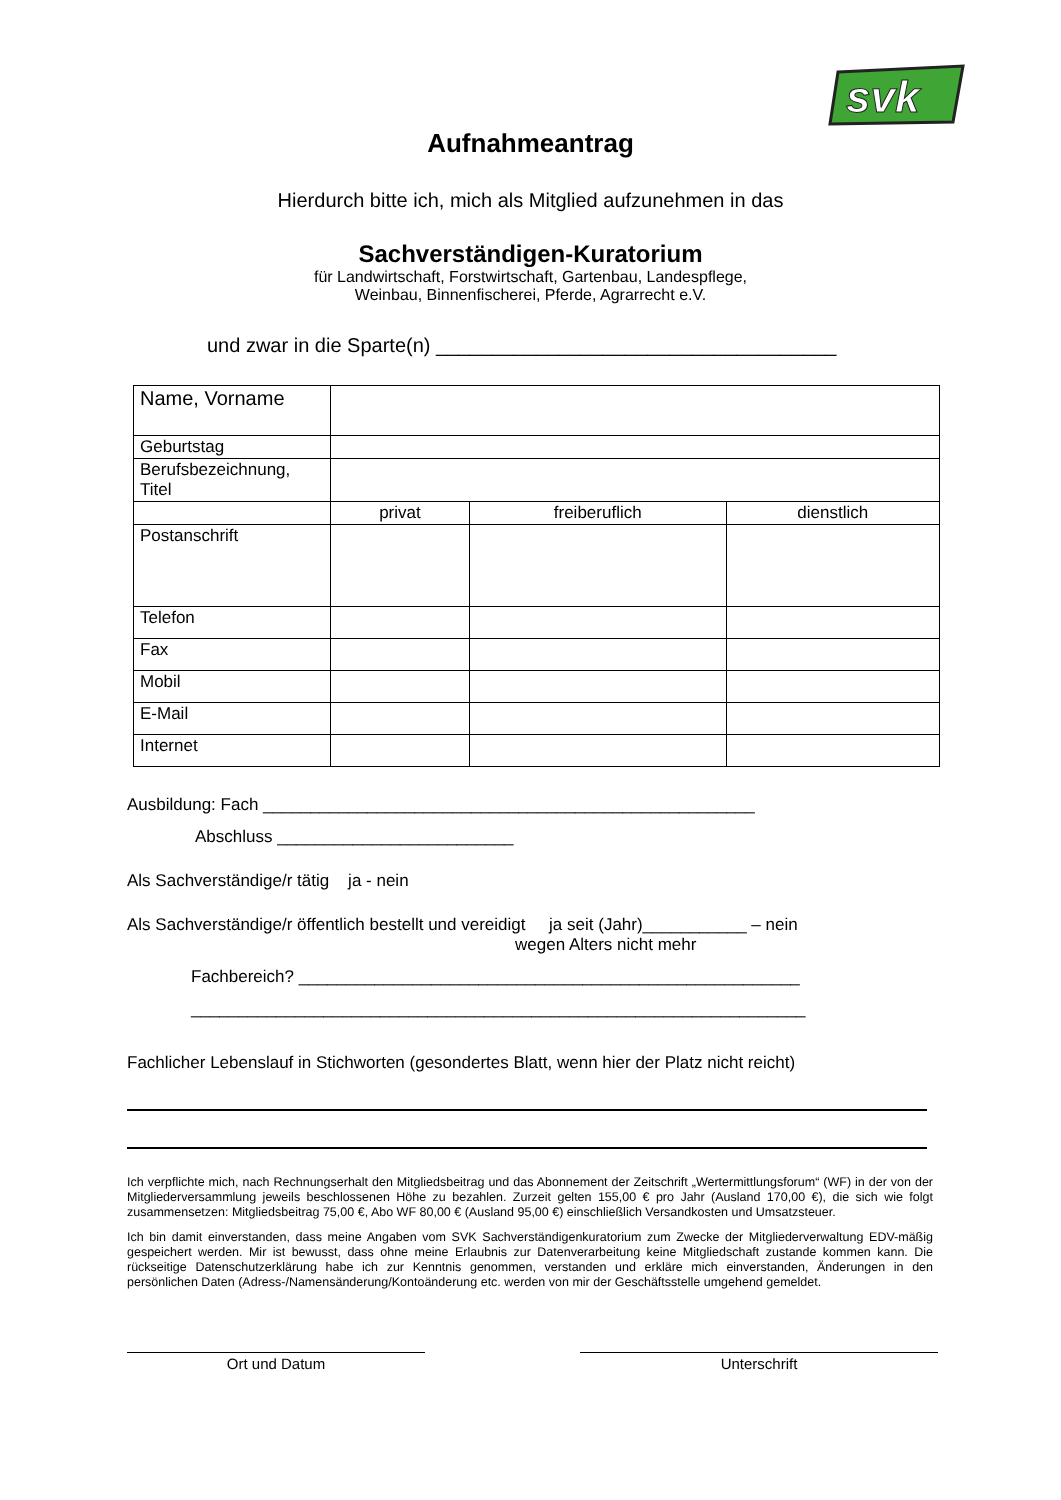svk
Aufnahmeantrag
Hierdurch bitte ich, mich als Mitglied aufzunehmen in das
Sachverständigen-Kuratorium
für Landwirtschaft, Forstwirtschaft, Gartenbau, Landespflege,
Weinbau, Binnenfischerei, Pferde, Agrarrecht e.V.
und zwar in die Sparte(n) ____________________________________
| Name, Vorname | | | |
| Geburtstag | | | |
| Berufsbezeichnung, Titel | | | |
| | privat | freiberuflich | dienstlich |
| Postanschrift | | | |
| Telefon | | | |
| Fax | | | |
| Mobil | | | |
| E-Mail | | | |
| Internet | | | |
Ausbildung: Fach ____________________________________________________
Abschluss _________________________
Als Sachverständige/r tätig ja - nein
Als Sachverständige/r öffentlich bestellt und vereidigt ja seit (Jahr)___________ – nein
wegen Alters nicht mehr
Fachbereich? _____________________________________________________
_________________________________________________________________
Fachlicher Lebenslauf in Stichworten (gesondertes Blatt, wenn hier der Platz nicht reicht)
Ich verpflichte mich, nach Rechnungserhalt den Mitgliedsbeitrag und das Abonnement der Zeitschrift „Wertermittlungsforum“ (WF) in der von der Mitgliederversammlung jeweils beschlossenen Höhe zu bezahlen. Zurzeit gelten 155,00 € pro Jahr (Ausland 170,00 €), die sich wie folgt zusammensetzen: Mitgliedsbeitrag 75,00 €, Abo WF 80,00 € (Ausland 95,00 €) einschließlich Versandkosten und Umsatzsteuer.
Ich bin damit einverstanden, dass meine Angaben vom SVK Sachverständigenkuratorium zum Zwecke der Mitgliederverwaltung EDV-mäßig gespeichert werden. Mir ist bewusst, dass ohne meine Erlaubnis zur Datenverarbeitung keine Mitgliedschaft zustande kommen kann. Die rückseitige Datenschutzerklärung habe ich zur Kenntnis genommen, verstanden und erkläre mich einverstanden, Änderungen in den persönlichen Daten (Adress-/Namensänderung/Kontoänderung etc. werden von mir der Geschäftsstelle umgehend gemeldet.
Ort und Datum Unterschrift